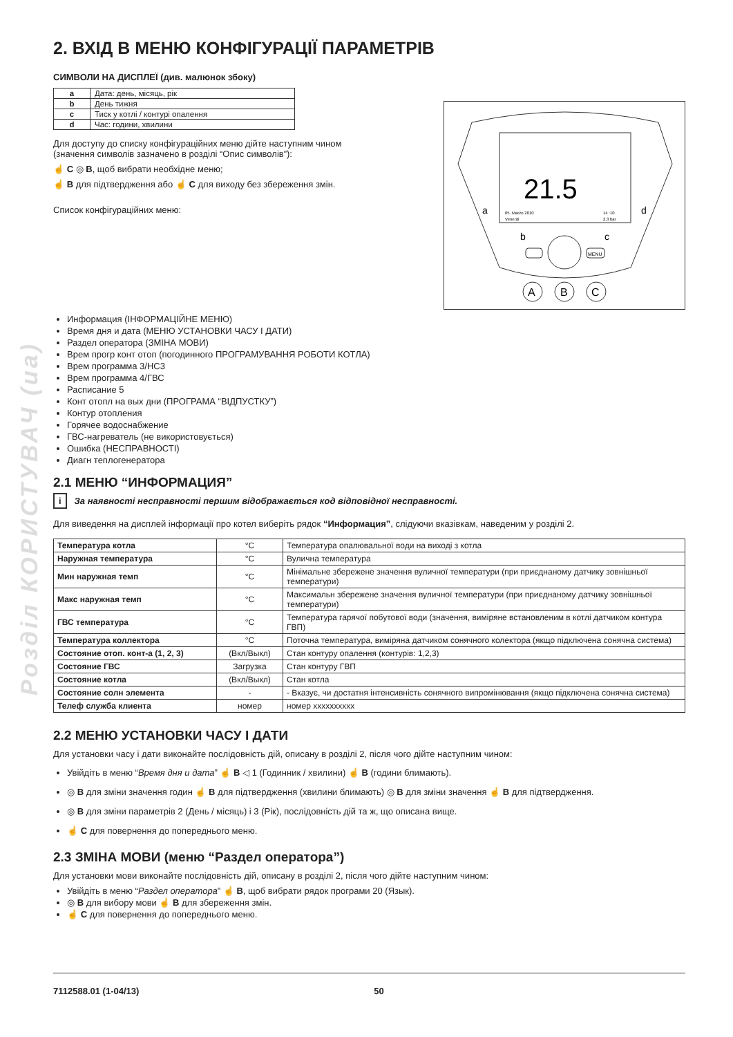Розділ КОРИСТУВАЧ (ua)
2. ВХІД В МЕНЮ КОНФІГУРАЦІЇ ПАРАМЕТРІВ
СИМВОЛИ НА ДИСПЛЕЇ (див. малюнок збоку)
| a | Дата: день, місяць, рік |
| b | День тижня |
| c | Тиск у котлі / контурі опалення |
| d | Час: години, хвилини |
Для доступу до списку конфігураційних меню дійте наступним чином
(значення символів зазначено в розділі “Опис символів”):
☝ C ◎ B, щоб вибрати необхідне меню;
☝ B для підтвердження або ☝ C для виходу без збереження змін.
Список конфігураційних меню:
21.5
05. Marzo 2010
Venerdi
14 :10
2.3 bar
a
d
b
c
MENU
A
B
C
Информация (ІНФОРМАЦІЙНЕ МЕНЮ)
Время дня и дата (МЕНЮ УСТАНОВКИ ЧАСУ І ДАТИ)
Раздел оператора (ЗМІНА МОВИ)
Врем прогр конт отоп (погодинного ПРОГРАМУВАННЯ РОБОТИ КОТЛА)
Врем программа 3/HC3
Врем программа 4/ГВС
Расписание 5
Конт отопл на вых дни (ПРОГРАМА “ВІДПУСТКУ”)
Контур отопления
Горячее водоснабжение
ГВС-нагреватель (не використовується)
Ошибка (НЕСПРАВНОСТІ)
Диагн теплогенератора
2.1 МЕНЮ “ИНФОРМАЦИЯ”
i За наявності несправності першим відображається код відповідної несправності.
Для виведення на дисплей інформації про котел виберіть рядок “Информация”, слідуючи вказівкам, наведеним у розділі 2.
| Температура котла | °C | Температура опалювальної води на виході з котла |
| Наружная температура | °C | Вулична температура |
| Мин наружная темп | °C | Мінімальне збережене значення вуличної температури (при приєднаному датчику зовнішньої температури) |
| Макс наружная темп | °C | Максимальн збережене значення вуличної температури (при приєднаному датчику зовнішньої температури) |
| ГВС температура | °C | Температура гарячої побутової води (значення, виміряне встановленим в котлі датчиком контура ГВП) |
| Температура коллектора | °C | Поточна температура, виміряна датчиком сонячного колектора (якщо підключена сонячна система) |
| Состояние отоп. конт-а (1, 2, 3) | (Вкл/Выкл) | Стан контуру опалення (контурів: 1,2,3) |
| Состояние ГВС | Загрузка | Стан контуру ГВП |
| Состояние котла | (Вкл/Выкл) | Стан котла |
| Состояние солн элемента | - | - Вказує, чи достатня інтенсивність сонячного випромінювання (якщо підключена сонячна система) |
| Телеф служба клиента | номер | номер xxxxxxxxxx |
2.2 МЕНЮ УСТАНОВКИ ЧАСУ І ДАТИ
Для установки часу і дати виконайте послідовність дій, описану в розділі 2, після чого дійте наступним чином:
Увійдіть в меню “Время дня и дата” ☝ B ◁ 1 (Годинник / хвилини) ☝ B (години блимають).
◎ B для зміни значення годин ☝ B для підтвердження (хвилини блимають) ◎ B для зміни значення ☝ B для підтвердження.
◎ B для зміни параметрів 2 (День / місяць) і 3 (Рік), послідовність дій та ж, що описана вище.
☝ C для повернення до попереднього меню.
2.3 ЗМІНА МОВИ (меню “Раздел оператора”)
Для установки мови виконайте послідовність дій, описану в розділі 2, після чого дійте наступним чином:
Увійдіть в меню “Раздел оператора” ☝ B, щоб вибрати рядок програми 20 (Язык).
◎ B для вибору мови ☝ B для збереження змін.
☝ C для повернення до попереднього меню.
7112588.01 (1-04/13) 50